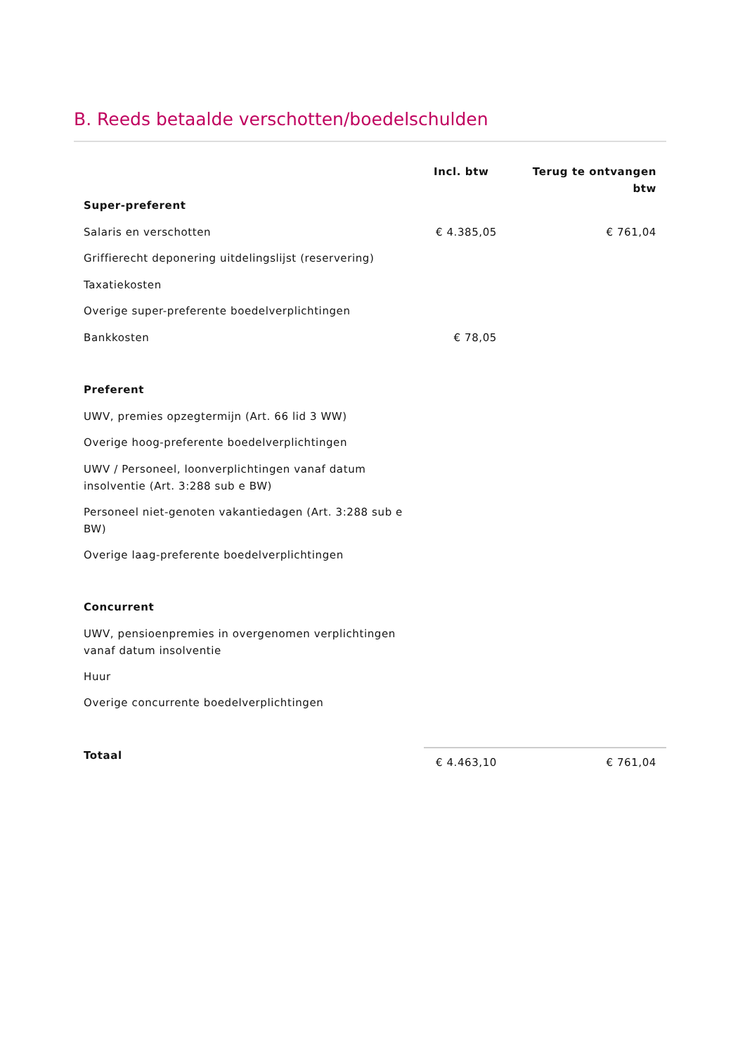B. Reeds betaalde verschotten/boedelschulden
| | Incl. btw | Terug te ontvangen btw |
| --- | --- | --- |
| Super-preferent | | |
| Salaris en verschotten | € 4.385,05 | € 761,04 |
| Griffierecht deponering uitdelingslijst (reservering) | | |
| Taxatiekosten | | |
| Overige super-preferente boedelverplichtingen | | |
| Bankkosten | € 78,05 | |
| Preferent | | |
| UWV, premies opzegtermijn (Art. 66 lid 3 WW) | | |
| Overige hoog-preferente boedelverplichtingen | | |
| UWV / Personeel, loonverplichtingen vanaf datum insolventie (Art. 3:288 sub e BW) | | |
| Personeel niet-genoten vakantiedagen (Art. 3:288 sub e BW) | | |
| Overige laag-preferente boedelverplichtingen | | |
| Concurrent | | |
| UWV, pensioenpremies in overgenomen verplichtingen vanaf datum insolventie | | |
| Huur | | |
| Overige concurrente boedelverplichtingen | | |
| Totaal | € 4.463,10 | € 761,04 |